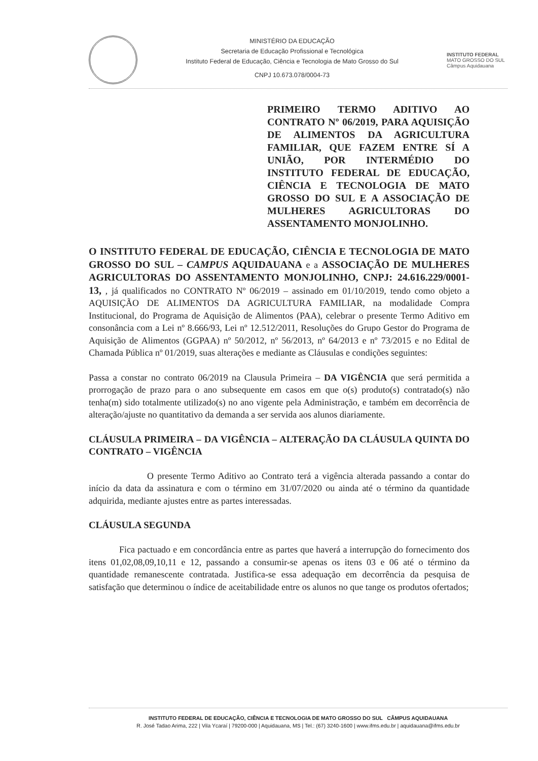MINISTÉRIO DA EDUCAÇÃO
Secretaria de Educação Profissional e Tecnológica
Instituto Federal de Educação, Ciência e Tecnologia de Mato Grosso do Sul
CNPJ 10.673.078/0004-73
INSTITUTO FEDERAL
MATO GROSSO DO SUL
Câmpus Aquidauana
PRIMEIRO TERMO ADITIVO AO CONTRATO Nº 06/2019, PARA AQUISIÇÃO DE ALIMENTOS DA AGRICULTURA FAMILIAR, QUE FAZEM ENTRE SÍ A UNIÃO, POR INTERMÉDIO DO INSTITUTO FEDERAL DE EDUCAÇÃO, CIÊNCIA E TECNOLOGIA DE MATO GROSSO DO SUL E A ASSOCIAÇÃO DE MULHERES AGRICULTORAS DO ASSENTAMENTO MONJOLINHO.
O INSTITUTO FEDERAL DE EDUCAÇÃO, CIÊNCIA E TECNOLOGIA DE MATO GROSSO DO SUL – CAMPUS AQUIDAUANA e a ASSOCIAÇÃO DE MULHERES AGRICULTORAS DO ASSENTAMENTO MONJOLINHO, CNPJ: 24.616.229/0001-13, , já qualificados no CONTRATO Nº 06/2019 – assinado em 01/10/2019, tendo como objeto a AQUISIÇÃO DE ALIMENTOS DA AGRICULTURA FAMILIAR, na modalidade Compra Institucional, do Programa de Aquisição de Alimentos (PAA), celebrar o presente Termo Aditivo em consonância com a Lei nº 8.666/93, Lei nº 12.512/2011, Resoluções do Grupo Gestor do Programa de Aquisição de Alimentos (GGPAA) nº 50/2012, nº 56/2013, nº 64/2013 e nº 73/2015 e no Edital de Chamada Pública nº 01/2019, suas alterações e mediante as Cláusulas e condições seguintes:
Passa a constar no contrato 06/2019 na Clausula Primeira – DA VIGÊNCIA que será permitida a prorrogação de prazo para o ano subsequente em casos em que o(s) produto(s) contratado(s) não tenha(m) sido totalmente utilizado(s) no ano vigente pela Administração, e também em decorrência de alteração/ajuste no quantitativo da demanda a ser servida aos alunos diariamente.
CLÁUSULA PRIMEIRA – DA VIGÊNCIA – ALTERAÇÃO DA CLÁUSULA QUINTA DO CONTRATO – VIGÊNCIA
O presente Termo Aditivo ao Contrato terá a vigência alterada passando a contar do início da data da assinatura e com o término em 31/07/2020 ou ainda até o término da quantidade adquirida, mediante ajustes entre as partes interessadas.
CLÁUSULA SEGUNDA
Fica pactuado e em concordância entre as partes que haverá a interrupção do fornecimento dos itens 01,02,08,09,10,11 e 12, passando a consumir-se apenas os itens 03 e 06 até o término da quantidade remanescente contratada. Justifica-se essa adequação em decorrência da pesquisa de satisfação que determinou o índice de aceitabilidade entre os alunos no que tange os produtos ofertados;
INSTITUTO FEDERAL DE EDUCAÇÃO, CIÊNCIA E TECNOLOGIA DE MATO GROSSO DO SUL CÂMPUS AQUIDAUANA
R. José Tadao Arima, 222 | Vila Ycaraí | 79200-000 | Aquidauana, MS | Tel.: (67) 3240-1600 | www.ifms.edu.br | aquidauana@ifms.edu.br